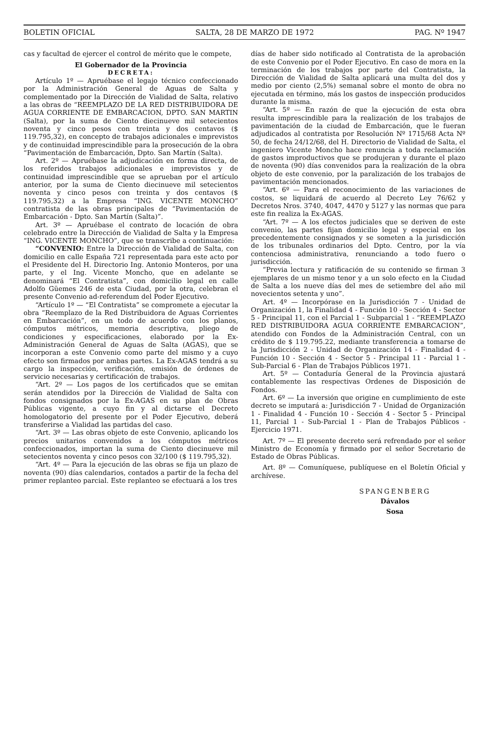BOLETIN OFICIAL SALTA, 28 DE MARZO DE 1972 PAG. Nº 1947
cas y facultad de ejercer el control de mérito que le compete,
El Gobernador de la Provincia
DECRETA:
Artículo 1º — Apruébase el legajo técnico confeccionado por la Administración General de Aguas de Salta y complementado por la Dirección de Vialidad de Salta, relativo a las obras de “REEMPLAZO DE LA RED DISTRIBUIDORA DE AGUA CORRIENTE DE EMBARCACION, DPTO. SAN MARTIN (Salta), por la suma de Ciento diecinueve mil setecientos noventa y cinco pesos con treinta y dos centavos ($ 119.795,32), en concepto de trabajos adicionales e imprevistos y de continuidad imprescindible para la prosecución de la obra “Pavimentación de Embarcación, Dpto. San Martín (Salta).
Art. 2º — Apruébase la adjudicación en forma directa, de los referidos trabajos adicionales e imprevistos y de continuidad imprescindible que se aprueban por el artículo anterior, por la suma de Ciento diecinueve mil setecientos noventa y cinco pesos con treinta y dos centavos ($ 119.795,32) a la Empresa “ING. VICENTE MONCHO” contratista de las obras principales de “Pavimentación de Embarcación - Dpto. San Martín (Salta)”.
Art. 3º — Apruébase el contrato de locación de obra celebrado entre la Dirección de Vialidad de Salta y la Empresa “ING. VICENTE MONCHO”, que se transcribe a continuación:
“CONVENIO: Entre la Dirección de Vialidad de Salta, con domicilio en calle España 721 representada para este acto por el Presidente del H. Directorio Ing. Antonio Monteros, por una parte, y el Ing. Vicente Moncho, que en adelante se denominará “El Contratista”, con domicilio legal en calle Adolfo Güemes 246 de esta Ciudad, por la otra, celebran el presente Convenio ad-referendum del Poder Ejecutivo.
“Artículo 1º — “El Contratista” se compromete a ejecutar la obra “Reemplazo de la Red Distribuidora de Aguas Corrientes en Embarcación”, en un todo de acuerdo con los planos, cómputos métricos, memoria descriptiva, pliego de condiciones y especificaciones, elaborado por la Ex-Administración General de Aguas de Salta (AGAS), que se incorporan a este Convenio como parte del mismo y a cuyo efecto son firmados por ambas partes. La Ex-AGAS tendrá a su cargo la inspección, verificación, emisión de órdenes de servicio necesarias y certificación de trabajos.
“Art. 2º — Los pagos de los certificados que se emitan serán atendidos por la Dirección de Vialidad de Salta con fondos consignados por la Ex-AGAS en su plan de Obras Públicas vigente, a cuyo fin y al dictarse el Decreto homologatorio del presente por el Poder Ejecutivo, deberá transferirse a Vialidad las partidas del caso.
“Art. 3º — Las obras objeto de este Convenio, aplicando los precios unitarios convenidos a los cómputos métricos confeccionados, importan la suma de Ciento diecinueve mil setecientos noventa y cinco pesos con 32/100 ($ 119.795,32).
“Art. 4º — Para la ejecución de las obras se fija un plazo de noventa (90) días calendarios, contados a partir de la fecha del primer replanteo parcial. Este replanteo se efectuará a los tres
días de haber sido notificado al Contratista de la aprobación de este Convenio por el Poder Ejecutivo. En caso de mora en la terminación de los trabajos por parte del Contratista, la Dirección de Vialidad de Salta aplicará una multa del dos y medio por ciento (2,5%) semanal sobre el monto de obra no ejecutada en término, más los gastos de inspección producidos durante la misma.
“Art. 5º — En razón de que la ejecución de esta obra resulta imprescindible para la realización de los trabajos de pavimentación de la ciudad de Embarcación, que le fueran adjudicados al contratista por Resolución Nº 1715/68 Acta Nº 50, de fecha 24/12/68, del H. Directorio de Vialidad de Salta, el ingeniero Vicente Moncho hace renuncia a toda reclamación de gastos improductivos que se produjeran y durante el plazo de noventa (90) días convenidos para la realización de la obra objeto de este convenio, por la paralización de los trabajos de pavimentación mencionados.
“Art. 6º — Para el reconocimiento de las variaciones de costos, se liquidará de acuerdo al Decreto Ley 76/62 y Decretos Nros. 3740, 4047, 4470 y 5127 y las normas que para este fin realiza la Ex-AGAS.
“Art. 7º — A los efectos judiciales que se deriven de este convenio, las partes fijan domicilio legal y especial en los precedentemente consignados y se someten a la jurisdicción de los tribunales ordinarios del Dpto. Centro, por la vía contenciosa administrativa, renunciando a todo fuero o jurisdicción.
“Previa lectura y ratificación de su contenido se firman 3 ejemplares de un mismo tenor y a un solo efecto en la Ciudad de Salta a los nueve días del mes de setiembre del año mil novecientos setenta y uno”.
Art. 4º — Incorpórase en la Jurisdicción 7 - Unidad de Organización 1, la Finalidad 4 - Función 10 - Sección 4 - Sector 5 - Principal 11, con el Parcial 1 - Subparcial 1 - “REEMPLAZO RED DISTRIBUIDORA AGUA CORRIENTE EMBARCACION”, atendido con Fondos de la Administración Central, con un crédito de $ 119.795.22, mediante transferencia a tomarse de la Jurisdicción 2 - Unidad de Organización 14 - Finalidad 4 - Función 10 - Sección 4 - Sector 5 - Principal 11 - Parcial 1 - Sub-Parcial 6 - Plan de Trabajos Públicos 1971.
Art. 5º — Contaduría General de la Provincia ajustará contablemente las respectivas Ordenes de Disposición de Fondos.
Art. 6º — La inversión que origine en cumplimiento de este decreto se imputará a: Jurisdicción 7 - Unidad de Organización 1 - Finalidad 4 - Función 10 - Sección 4 - Sector 5 - Principal 11, Parcial 1 - Sub-Parcial 1 - Plan de Trabajos Públicos - Ejercicio 1971.
Art. 7º — El presente decreto será refrendado por el señor Ministro de Economía y firmado por el señor Secretario de Estado de Obras Públicas.
Art. 8º — Comuníquese, publíquese en el Boletín Oficial y archívese.
SPANGENBERG
Dávalos
Sosa